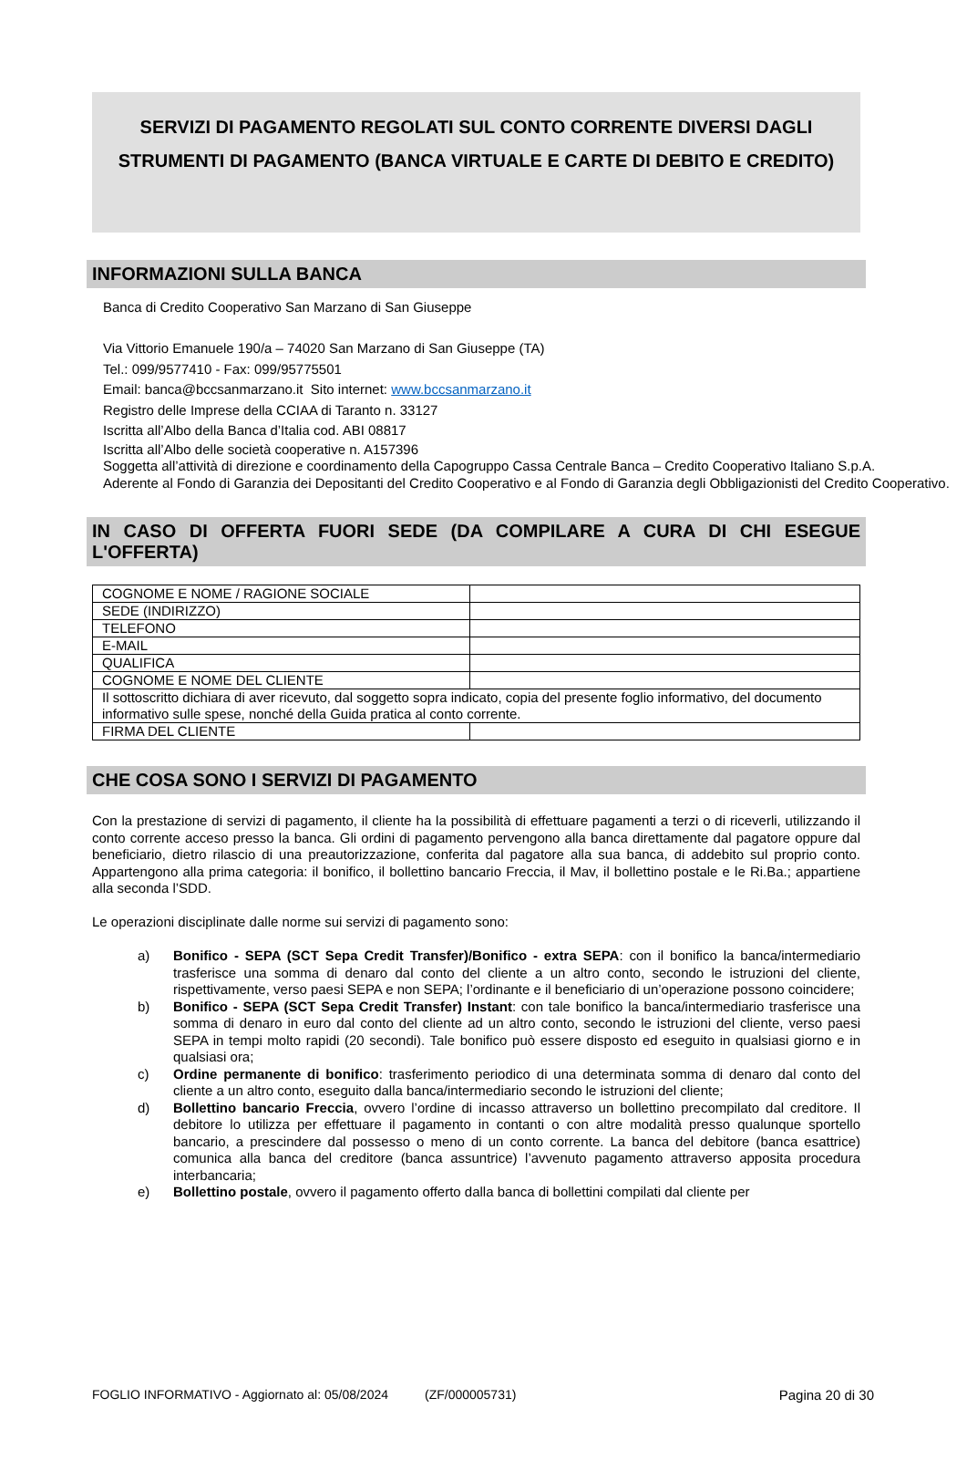SERVIZI DI PAGAMENTO REGOLATI SUL CONTO CORRENTE DIVERSI DAGLI STRUMENTI DI PAGAMENTO (BANCA VIRTUALE E CARTE DI DEBITO E CREDITO)
INFORMAZIONI SULLA BANCA
Banca di Credito Cooperativo San Marzano di San Giuseppe
Via Vittorio Emanuele 190/a – 74020 San Marzano di San Giuseppe (TA)
Tel.: 099/9577410 - Fax: 099/95775501
Email: banca@bccsanmarzano.it Sito internet: www.bccsanmarzano.it
Registro delle Imprese della CCIAA di Taranto n. 33127
Iscritta all’Albo della Banca d’Italia cod. ABI 08817
Iscritta all’Albo delle società cooperative n. A157396
Soggetta all’attività di direzione e coordinamento della Capogruppo Cassa Centrale Banca – Credito Cooperativo Italiano S.p.A.
Aderente al Fondo di Garanzia dei Depositanti del Credito Cooperativo e al Fondo di Garanzia degli Obbligazionisti del Credito Cooperativo.
IN CASO DI OFFERTA FUORI SEDE (DA COMPILARE A CURA DI CHI ESEGUE L'OFFERTA)
| COGNOME E NOME / RAGIONE SOCIALE | |
| SEDE (INDIRIZZO) | |
| TELEFONO | |
| E-MAIL | |
| QUALIFICA | |
| COGNOME E NOME DEL CLIENTE | |
| Il sottoscritto dichiara di aver ricevuto, dal soggetto sopra indicato, copia del presente foglio informativo, del documento informativo sulle spese, nonché della Guida pratica al conto corrente. | |
| FIRMA DEL CLIENTE | |
CHE COSA SONO I SERVIZI DI PAGAMENTO
Con la prestazione di servizi di pagamento, il cliente ha la possibilità di effettuare pagamenti a terzi o di riceverli, utilizzando il conto corrente acceso presso la banca. Gli ordini di pagamento pervengono alla banca direttamente dal pagatore oppure dal beneficiario, dietro rilascio di una preautorizzazione, conferita dal pagatore alla sua banca, di addebito sul proprio conto. Appartengono alla prima categoria: il bonifico, il bollettino bancario Freccia, il Mav, il bollettino postale e le Ri.Ba.; appartiene alla seconda l’SDD.
Le operazioni disciplinate dalle norme sui servizi di pagamento sono:
a) Bonifico - SEPA (SCT Sepa Credit Transfer)/Bonifico - extra SEPA: con il bonifico la banca/intermediario trasferisce una somma di denaro dal conto del cliente a un altro conto, secondo le istruzioni del cliente, rispettivamente, verso paesi SEPA e non SEPA; l’ordinante e il beneficiario di un’operazione possono coincidere;
b) Bonifico - SEPA (SCT Sepa Credit Transfer) Instant: con tale bonifico la banca/intermediario trasferisce una somma di denaro in euro dal conto del cliente ad un altro conto, secondo le istruzioni del cliente, verso paesi SEPA in tempi molto rapidi (20 secondi). Tale bonifico può essere disposto ed eseguito in qualsiasi giorno e in qualsiasi ora;
c) Ordine permanente di bonifico: trasferimento periodico di una determinata somma di denaro dal conto del cliente a un altro conto, eseguito dalla banca/intermediario secondo le istruzioni del cliente;
d) Bollettino bancario Freccia, ovvero l’ordine di incasso attraverso un bollettino precompilato dal creditore. Il debitore lo utilizza per effettuare il pagamento in contanti o con altre modalità presso qualunque sportello bancario, a prescindere dal possesso o meno di un conto corrente. La banca del debitore (banca esattrice) comunica alla banca del creditore (banca assuntrice) l’avvenuto pagamento attraverso apposita procedura interbancaria;
e) Bollettino postale, ovvero il pagamento offerto dalla banca di bollettini compilati dal cliente per
FOGLIO INFORMATIVO - Aggiornato al: 05/08/2024 (ZF/000005731) Pagina 20 di 30